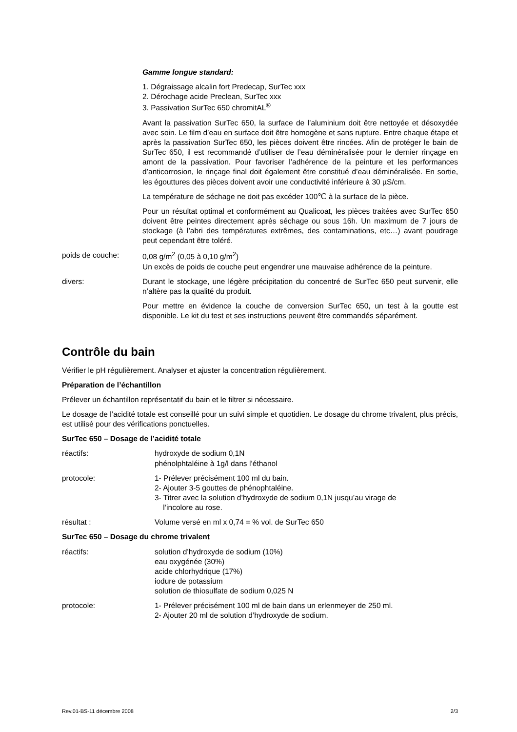Gamme longue standard:
1. Dégraissage alcalin fort Predecap, SurTec xxx
2. Dérochage acide Preclean, SurTec xxx
3. Passivation SurTec 650 chromitAL<sup>®</sup>
Avant la passivation SurTec 650, la surface de l’aluminium doit être nettoyée et désoxydée avec soin. Le film d’eau en surface doit être homogène et sans rupture. Entre chaque étape et après la passivation SurTec 650, les pièces doivent être rincées. Afin de protéger le bain de SurTec 650, il est recommandé d’utiliser de l’eau déminéralisée pour le dernier rinçage en amont de la passivation. Pour favoriser l’adhérence de la peinture et les performances d’anticorrosion, le rinçage final doit également être constitué d’eau déminéralisée. En sortie, les égouttures des pièces doivent avoir une conductivité inférieure à 30 µS/cm.
La température de séchage ne doit pas excéder 100℃ à la surface de la pièce.
Pour un résultat optimal et conformément au Qualicoat, les pièces traitées avec SurTec 650 doivent être peintes directement après séchage ou sous 16h. Un maximum de 7 jours de stockage (à l’abri des températures extrêmes, des contaminations, etc…) avant poudrage peut cependant être toléré.
poids de couche: 0,08 g/m<sup>2</sup> (0,05 à 0,10 g/m<sup>2</sup>)
Un excès de poids de couche peut engendrer une mauvaise adhérence de la peinture.
divers: Durant le stockage, une légère précipitation du concentré de SurTec 650 peut survenir, elle n’altère pas la qualité du produit.
Pour mettre en évidence la couche de conversion SurTec 650, un test à la goutte est disponible. Le kit du test et ses instructions peuvent être commandés séparément.
Contrôle du bain
Vérifier le pH régulièrement. Analyser et ajuster la concentration régulièrement.
Préparation de l’échantillon
Prélever un échantillon représentatif du bain et le filtrer si nécessaire.
Le dosage de l’acidité totale est conseillé pour un suivi simple et quotidien. Le dosage du chrome trivalent, plus précis, est utilisé pour des vérifications ponctuelles.
SurTec 650 – Dosage de l’acidité totale
réactifs: hydroxyde de sodium 0,1N
phénolphtaléine à 1g/l dans l’éthanol
protocole: 1- Prélever précisément 100 ml du bain.
2- Ajouter 3-5 gouttes de phénophtaléine.
3- Titrer avec la solution d’hydroxyde de sodium 0,1N jusqu’au virage de
l’incolore au rose.
résultat : Volume versé en ml x 0,74 = % vol. de SurTec 650
SurTec 650 – Dosage du chrome trivalent
réactifs: solution d’hydroxyde de sodium (10%)
eau oxygénée (30%)
acide chlorhydrique (17%)
iodure de potassium
solution de thiosulfate de sodium 0,025 N
protocole: 1- Prélever précisément 100 ml de bain dans un erlenmeyer de 250 ml.
2- Ajouter 20 ml de solution d’hydroxyde de sodium.
Rev.01-BS-11 décembre 2008 2/3